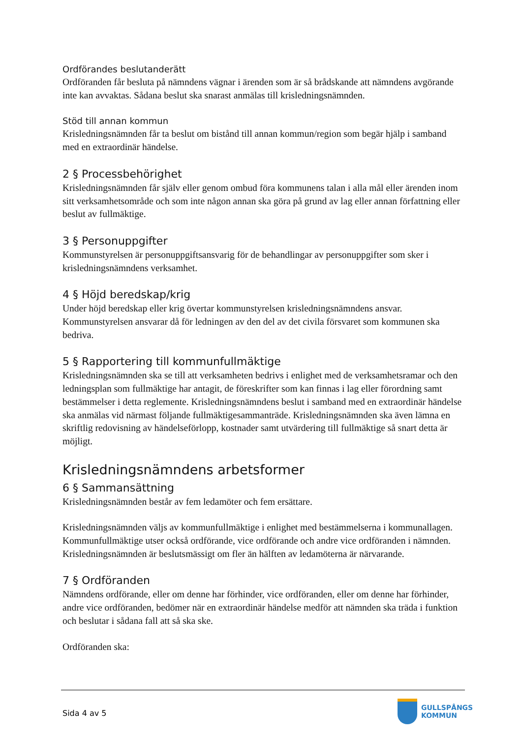Ordförandes beslutanderätt
Ordföranden får besluta på nämndens vägnar i ärenden som är så brådskande att nämndens avgörande inte kan avvaktas. Sådana beslut ska snarast anmälas till krisledningsnämnden.
Stöd till annan kommun
Krisledningsnämnden får ta beslut om bistånd till annan kommun/region som begär hjälp i samband med en extraordinär händelse.
2 § Processbehörighet
Krisledningsnämnden får själv eller genom ombud föra kommunens talan i alla mål eller ärenden inom sitt verksamhetsområde och som inte någon annan ska göra på grund av lag eller annan författning eller beslut av fullmäktige.
3 § Personuppgifter
Kommunstyrelsen är personuppgiftsansvarig för de behandlingar av personuppgifter som sker i krisledningsnämndens verksamhet.
4 § Höjd beredskap/krig
Under höjd beredskap eller krig övertar kommunstyrelsen krisledningsnämndens ansvar. Kommunstyrelsen ansvarar då för ledningen av den del av det civila försvaret som kommunen ska bedriva.
5 § Rapportering till kommunfullmäktige
Krisledningsnämnden ska se till att verksamheten bedrivs i enlighet med de verksamhetsramar och den ledningsplan som fullmäktige har antagit, de föreskrifter som kan finnas i lag eller förordning samt bestämmelser i detta reglemente. Krisledningsnämndens beslut i samband med en extraordinär händelse ska anmälas vid närmast följande fullmäktigesammanträde. Krisledningsnämnden ska även lämna en skriftlig redovisning av händelseförlopp, kostnader samt utvärdering till fullmäktige så snart detta är möjligt.
Krisledningsnämndens arbetsformer
6 § Sammansättning
Krisledningsnämnden består av fem ledamöter och fem ersättare.
Krisledningsnämnden väljs av kommunfullmäktige i enlighet med bestämmelserna i kommunallagen. Kommunfullmäktige utser också ordförande, vice ordförande och andre vice ordföranden i nämnden. Krisledningsnämnden är beslutsmässigt om fler än hälften av ledamöterna är närvarande.
7 § Ordföranden
Nämndens ordförande, eller om denne har förhinder, vice ordföranden, eller om denne har förhinder, andre vice ordföranden, bedömer när en extraordinär händelse medför att nämnden ska träda i funktion och beslutar i sådana fall att så ska ske.
Ordföranden ska:
Sida 4 av 5
GULLSPÅNGS
KOMMUN